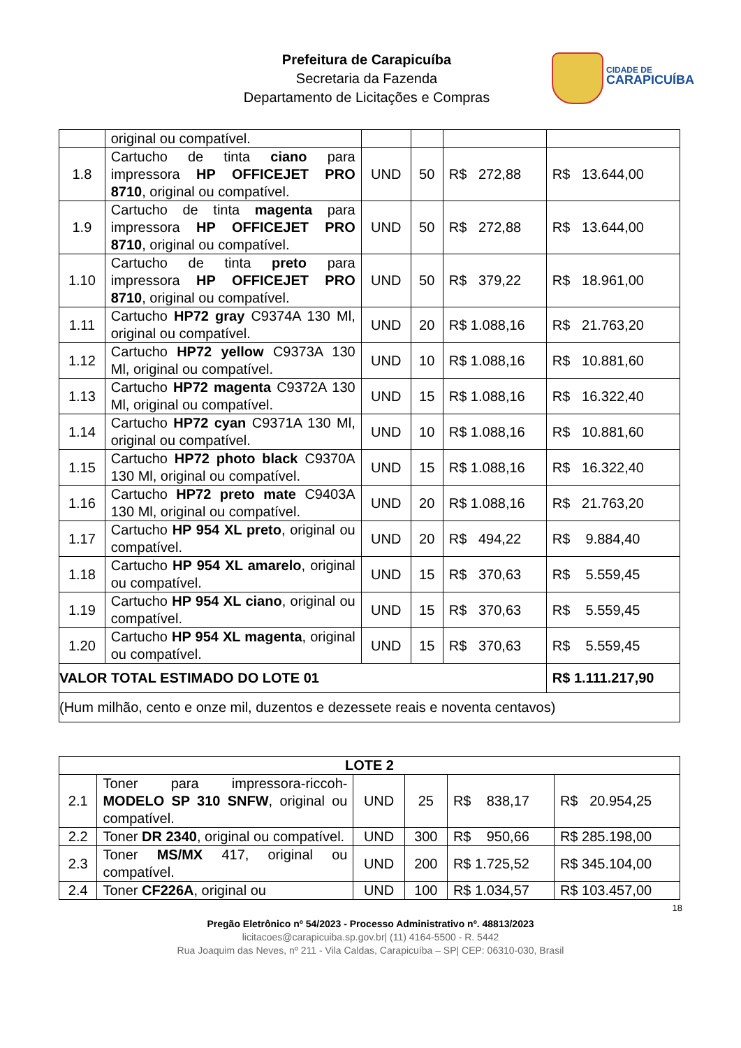Prefeitura de Carapicuíba
Secretaria da Fazenda
Departamento de Licitações e Compras
CIDADE DE
CARAPICUÍBA
| | original ou compatível. | | | | |
| 1.8 | Cartucho de tinta ciano para impressora HP OFFICEJET PRO 8710 , original ou compatível. | UND | 50 | R$ 272,88 | R$ 13.644,00 |
| 1.9 | Cartucho de tinta magenta para impressora HP OFFICEJET PRO 8710 , original ou compatível. | UND | 50 | R$ 272,88 | R$ 13.644,00 |
| 1.10 | Cartucho de tinta preto para impressora HP OFFICEJET PRO 8710 , original ou compatível. | UND | 50 | R$ 379,22 | R$ 18.961,00 |
| 1.11 | Cartucho HP72 gray C9374A 130 Ml, original ou compatível. | UND | 20 | R$ 1.088,16 | R$ 21.763,20 |
| 1.12 | Cartucho HP72 yellow C9373A 130 Ml, original ou compatível. | UND | 10 | R$ 1.088,16 | R$ 10.881,60 |
| 1.13 | Cartucho HP72 magenta C9372A 130 Ml, original ou compatível. | UND | 15 | R$ 1.088,16 | R$ 16.322,40 |
| 1.14 | Cartucho HP72 cyan C9371A 130 Ml, original ou compatível. | UND | 10 | R$ 1.088,16 | R$ 10.881,60 |
| 1.15 | Cartucho HP72 photo black C9370A 130 Ml, original ou compatível. | UND | 15 | R$ 1.088,16 | R$ 16.322,40 |
| 1.16 | Cartucho HP72 preto mate C9403A 130 Ml, original ou compatível. | UND | 20 | R$ 1.088,16 | R$ 21.763,20 |
| 1.17 | Cartucho HP 954 XL preto , original ou compatível. | UND | 20 | R$ 494,22 | R$ 9.884,40 |
| 1.18 | Cartucho HP 954 XL amarelo , original ou compatível. | UND | 15 | R$ 370,63 | R$ 5.559,45 |
| 1.19 | Cartucho HP 954 XL ciano , original ou compatível. | UND | 15 | R$ 370,63 | R$ 5.559,45 |
| 1.20 | Cartucho HP 954 XL magenta , original ou compatível. | UND | 15 | R$ 370,63 | R$ 5.559,45 |
| VALOR TOTAL ESTIMADO DO LOTE 01 | | | | | R$ 1.111.217,90 |
| (Hum milhão, cento e onze mil, duzentos e dezessete reais e noventa centavos) | | | | | |
| LOTE 2 | | | | | |
| --- | --- | --- | --- | --- | --- |
| 2.1 | Toner para impressora-riccoh- MODELO SP 310 SNFW , original ou compatível. | UND | 25 | R$ 838,17 | R$ 20.954,25 |
| 2.2 | Toner DR 2340 , original ou compatível. | UND | 300 | R$ 950,66 | R$ 285.198,00 |
| 2.3 | Toner MS/MX 417, original ou compatível. | UND | 200 | R$ 1.725,52 | R$ 345.104,00 |
| 2.4 | Toner CF226A , original ou | UND | 100 | R$ 1.034,57 | R$ 103.457,00 |
18
Pregão Eletrônico nº 54/2023 - Processo Administrativo nº. 48813/2023
licitacoes@carapicuiba.sp.gov.br| (11) 4164-5500 - R. 5442
Rua Joaquim das Neves, nº 211 - Vila Caldas, Carapicuíba – SP| CEP: 06310-030, Brasil